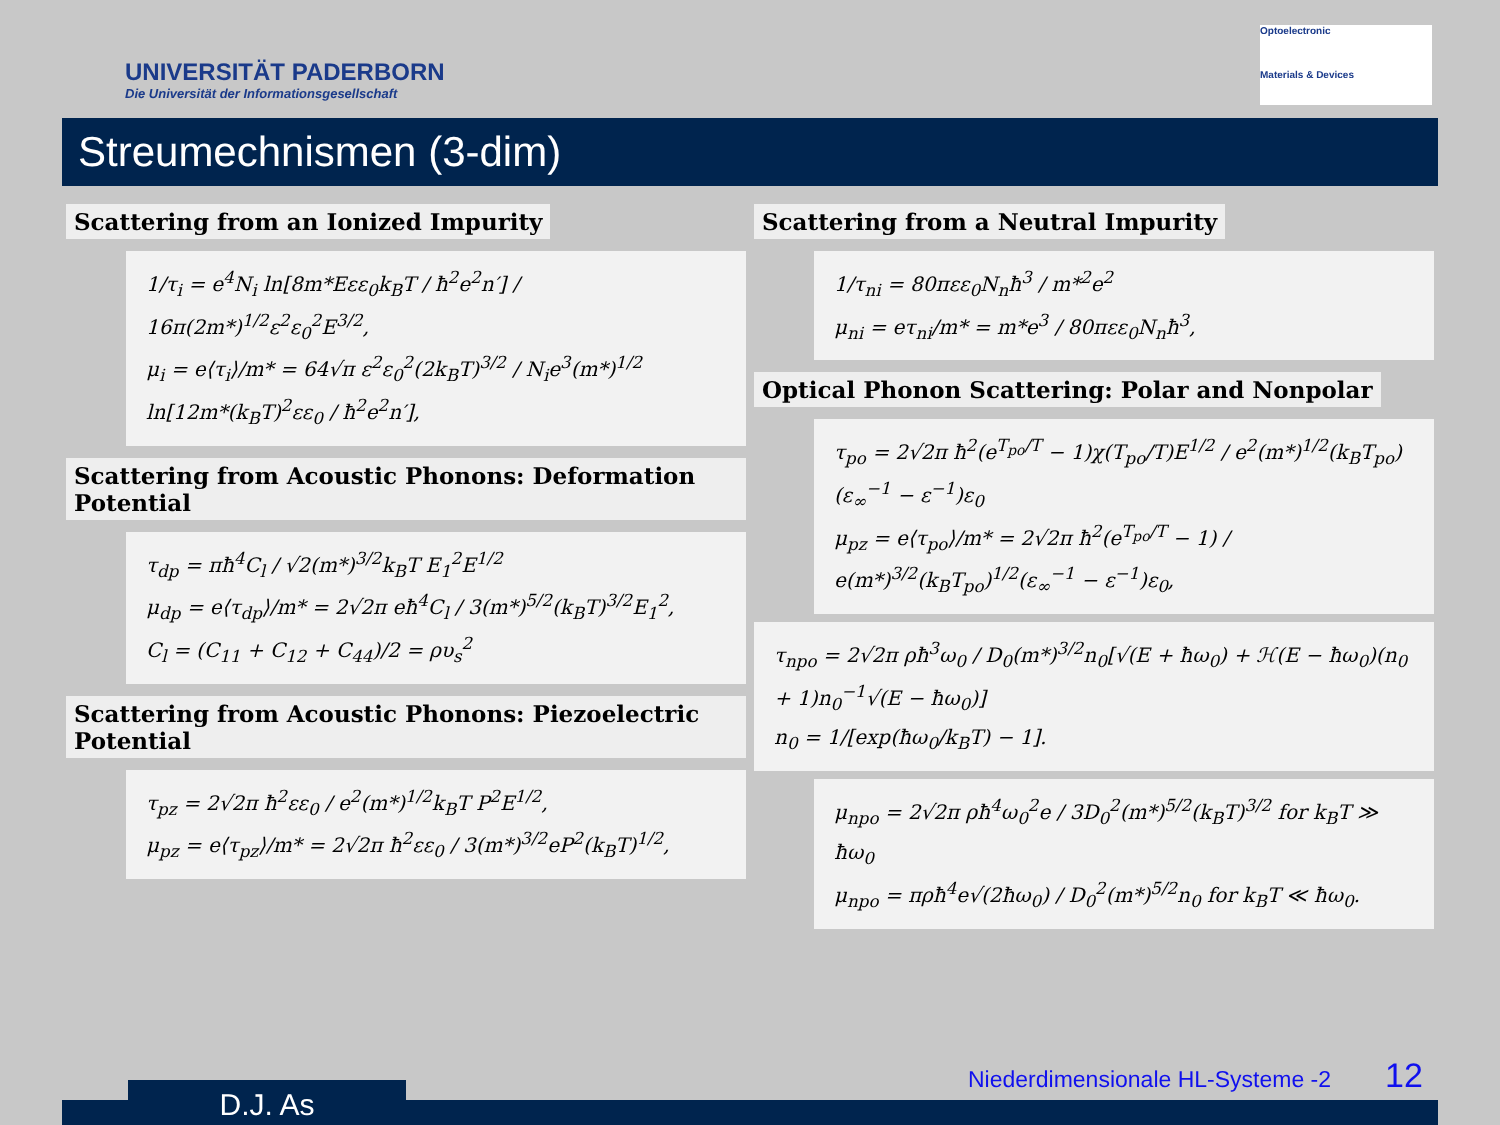UNIVERSITÄT PADERBORN
Die Universität der Informationsgesellschaft
Optoelectronic
Materials & Devices
Streumechnismen (3-dim)
Scattering from an Ionized Impurity
1/τ<sub>i</sub> = e<sup>4</sup>N<sub>i</sub> ln[8m*Eεε<sub>0</sub>k<sub>B</sub>T / ħ<sup>2</sup>e<sup>2</sup>n′] / 16π(2m*)<sup>1/2</sup>ε<sup>2</sup>ε<sub>0</sub><sup>2</sup>E<sup>3/2</sup>,
μ<sub>i</sub> = e⟨τ<sub>i</sub>⟩/m* = 64√π ε<sup>2</sup>ε<sub>0</sub><sup>2</sup>(2k<sub>B</sub>T)<sup>3/2</sup> / N<sub>i</sub>e<sup>3</sup>(m*)<sup>1/2</sup> ln[12m*(k<sub>B</sub>T)<sup>2</sup>εε<sub>0</sub> / ħ<sup>2</sup>e<sup>2</sup>n′],
Scattering from Acoustic Phonons: Deformation Potential
τ<sub>dp</sub> = πħ<sup>4</sup>C<sub>l</sub> / √2(m*)<sup>3/2</sup>k<sub>B</sub>T E<sub>1</sub><sup>2</sup>E<sup>1/2</sup>
μ<sub>dp</sub> = e⟨τ<sub>dp</sub>⟩/m* = 2√2π eħ<sup>4</sup>C<sub>l</sub> / 3(m*)<sup>5/2</sup>(k<sub>B</sub>T)<sup>3/2</sup>E<sub>1</sub><sup>2</sup>,
C<sub>l</sub> = (C<sub>11</sub> + C<sub>12</sub> + C<sub>44</sub>)/2 = ρυ<sub>s</sub><sup>2</sup>
Scattering from Acoustic Phonons: Piezoelectric Potential
τ<sub>pz</sub> = 2√2π ħ<sup>2</sup>εε<sub>0</sub> / e<sup>2</sup>(m*)<sup>1/2</sup>k<sub>B</sub>T P<sup>2</sup>E<sup>1/2</sup>,
μ<sub>pz</sub> = e⟨τ<sub>pz</sub>⟩/m* = 2√2π ħ<sup>2</sup>εε<sub>0</sub> / 3(m*)<sup>3/2</sup>eP<sup>2</sup>(k<sub>B</sub>T)<sup>1/2</sup>,
Scattering from a Neutral Impurity
1/τ<sub>ni</sub> = 80πεε<sub>0</sub>N<sub>n</sub>ħ<sup>3</sup> / m*<sup>2</sup>e<sup>2</sup>
μ<sub>ni</sub> = eτ<sub>ni</sub>/m* = m*e<sup>3</sup> / 80πεε<sub>0</sub>N<sub>n</sub>ħ<sup>3</sup>,
Optical Phonon Scattering: Polar and Nonpolar
τ<sub>po</sub> = 2√2π ħ<sup>2</sup>(e<sup>T<sub>po</sub>/T</sup> − 1)χ(T<sub>po</sub>/T)E<sup>1/2</sup> / e<sup>2</sup>(m*)<sup>1/2</sup>(k<sub>B</sub>T<sub>po</sub>)(ε<sub>∞</sub><sup>−1</sup> − ε<sup>−1</sup>)ε<sub>0</sub>
μ<sub>pz</sub> = e⟨τ<sub>po</sub>⟩/m* = 2√2π ħ<sup>2</sup>(e<sup>T<sub>po</sub>/T</sup> − 1) / e(m*)<sup>3/2</sup>(k<sub>B</sub>T<sub>po</sub>)<sup>1/2</sup>(ε<sub>∞</sub><sup>−1</sup> − ε<sup>−1</sup>)ε<sub>0</sub>,
τ<sub>npo</sub> = 2√2π ρħ<sup>3</sup>ω<sub>0</sub> / D<sub>0</sub>(m*)<sup>3/2</sup>n<sub>0</sub>[√(E + ħω<sub>0</sub>) + ℋ(E − ħω<sub>0</sub>)(n<sub>0</sub> + 1)n<sub>0</sub><sup>−1</sup>√(E − ħω<sub>0</sub>)]
n<sub>0</sub> = 1/[exp(ħω<sub>0</sub>/k<sub>B</sub>T) − 1].
μ<sub>npo</sub> = 2√2π ρħ<sup>4</sup>ω<sub>0</sub><sup>2</sup>e / 3D<sub>0</sub><sup>2</sup>(m*)<sup>5/2</sup>(k<sub>B</sub>T)<sup>3/2</sup> for k<sub>B</sub>T ≫ ħω<sub>0</sub>
μ<sub>npo</sub> = πρħ<sup>4</sup>e√(2ħω<sub>0</sub>) / D<sub>0</sub><sup>2</sup>(m*)<sup>5/2</sup>n<sub>0</sub> for k<sub>B</sub>T ≪ ħω<sub>0</sub>.
D.J. As
Niederdimensionale HL-Systeme -2
12